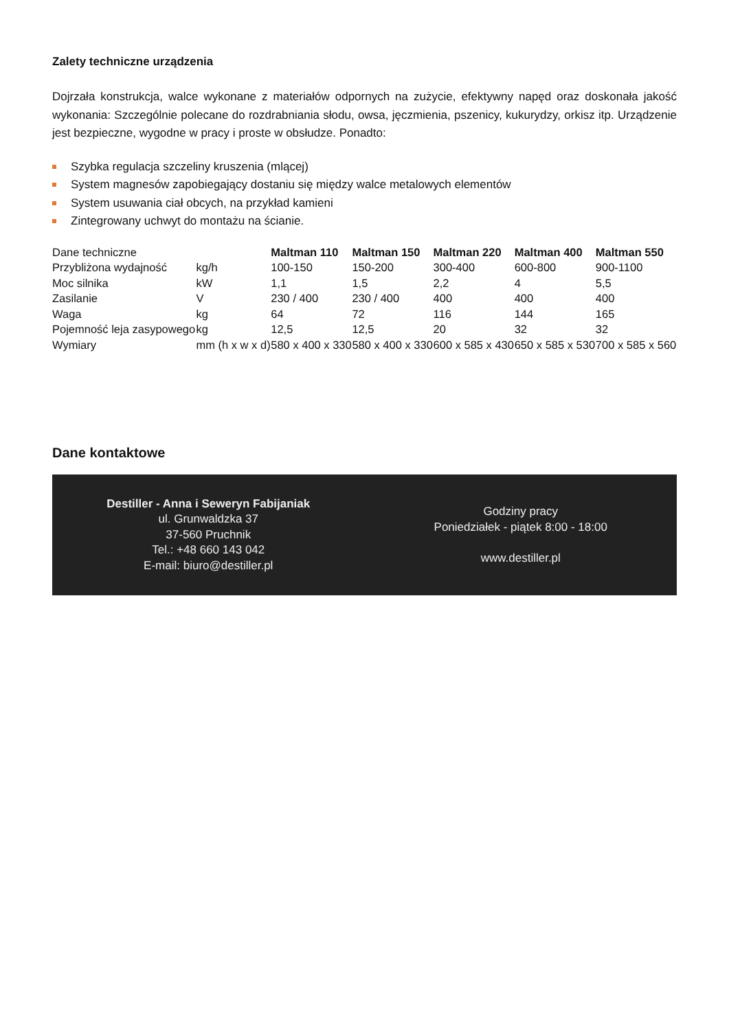Zalety techniczne urządzenia
Dojrzała konstrukcja, walce wykonane z materiałów odpornych na zużycie, efektywny napęd oraz doskonała jakość wykonania: Szczególnie polecane do rozdrabniania słodu, owsa, jęczmienia, pszenicy, kukurydzy, orkisz itp. Urządzenie jest bezpieczne, wygodne w pracy i proste w obsłudze. Ponadto:
Szybka regulacja szczeliny kruszenia (mlącej)
System magnesów zapobiegający dostaniu się między walce metalowych elementów
System usuwania ciał obcych, na przykład kamieni
Zintegrowany uchwyt do montażu na ścianie.
| Dane techniczne | | Maltman 110 | Maltman 150 | Maltman 220 | Maltman 400 | Maltman 550 |
| Przybliżona wydajność | kg/h | 100-150 | 150-200 | 300-400 | 600-800 | 900-1100 |
| Moc silnika | kW | 1,1 | 1,5 | 2,2 | 4 | 5,5 |
| Zasilanie | V | 230 / 400 | 230 / 400 | 400 | 400 | 400 |
| Waga | kg | 64 | 72 | 116 | 144 | 165 |
| Pojemność leja zasypowego | kg | 12,5 | 12,5 | 20 | 32 | 32 |
| Wymiary | mm (h x w x d) | 580 x 400 x 330 | 580 x 400 x 330 | 600 x 585 x 430 | 650 x 585 x 530 | 700 x 585 x 560 |
Dane kontaktowe
Destiller - Anna i Seweryn Fabijaniak
ul. Grunwaldzka 37
37-560 Pruchnik
Tel.: +48 660 143 042
E-mail: biuro@destiller.pl
Godziny pracy
Poniedziałek - piątek 8:00 - 18:00
www.destiller.pl